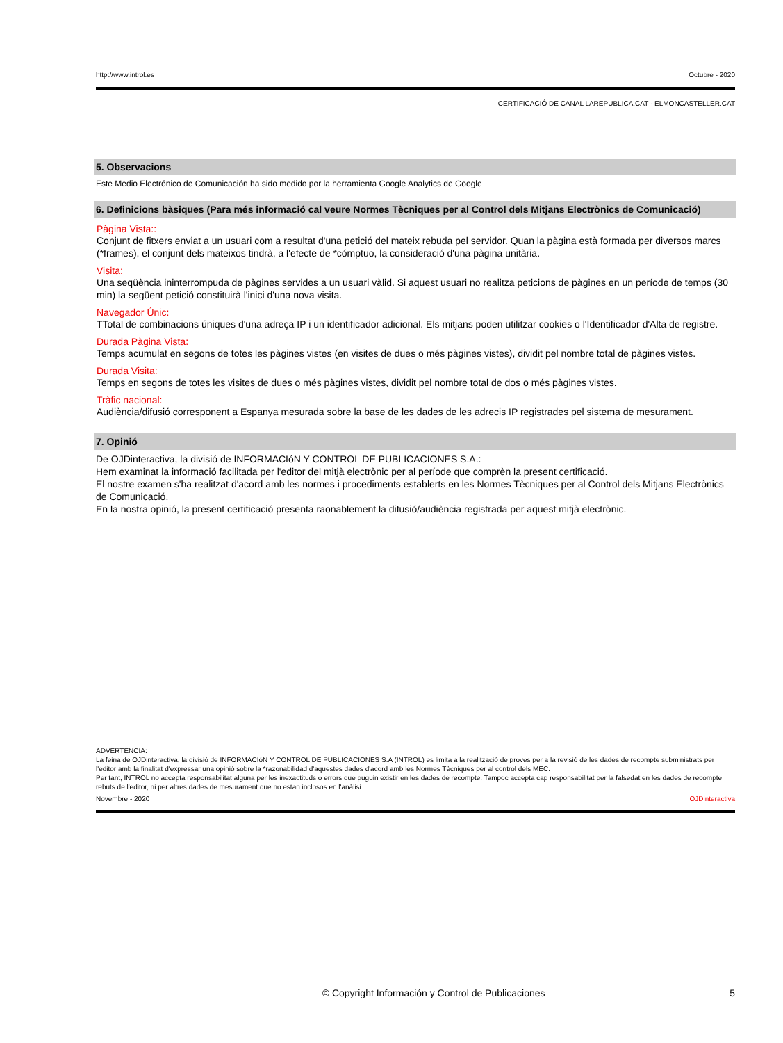http://www.introl.es Octubre - 2020
CERTIFICACIÓ DE CANAL LAREPUBLICA.CAT - ELMONCASTELLER.CAT
5. Observacions
Este Medio Electrónico de Comunicación ha sido medido por la herramienta Google Analytics de Google
6. Definicions bàsiques (Para més informació cal veure Normes Tècniques per al Control dels Mitjans Electrònics de Comunicació)
Pàgina Vista::
Conjunt de fitxers enviat a un usuari com a resultat d'una petició del mateix rebuda pel servidor. Quan la pàgina està formada per diversos marcs (*frames), el conjunt dels mateixos tindrà, a l'efecte de *cómptuo, la consideració d'una pàgina unitària.
Visita:
Una seqüència ininterrompuda de pàgines servides a un usuari vàlid. Si aquest usuari no realitza peticions de pàgines en un període de temps (30 min) la següent petició constituirà l'inici d'una nova visita.
Navegador Únic:
TTotal de combinacions úniques d'una adreça IP i un identificador adicional. Els mitjans poden utilitzar cookies o l'Identificador d'Alta de registre.
Durada Pàgina Vista:
Temps acumulat en segons de totes les pàgines vistes (en visites de dues o més pàgines vistes), dividit pel nombre total de pàgines vistes.
Durada Visita:
Temps en segons de totes les visites de dues o més pàgines vistes, dividit pel nombre total de dos o més pàgines vistes.
Tràfic nacional:
Audiència/difusió corresponent a Espanya mesurada sobre la base de les dades de les adrecis IP registrades pel sistema de mesurament.
7. Opinió
De OJDinteractiva, la divisió de INFORMACIóN Y CONTROL DE PUBLICACIONES S.A.:
Hem examinat la informació facilitada per l'editor del mitjà electrònic per al període que comprèn la present certificació.
El nostre examen s'ha realitzat d'acord amb les normes i procediments establerts en les Normes Tècniques per al Control dels Mitjans Electrònics de Comunicació.
En la nostra opinió, la present certificació presenta raonablement la difusió/audiència registrada per aquest mitjà electrònic.
ADVERTENCIA:
La feina de OJDinteractiva, la divisió de INFORMACIóN Y CONTROL DE PUBLICACIONES S.A (INTROL) es limita a la realització de proves per a la revisió de les dades de recompte subministrats per l'editor amb la finalitat d'expressar una opinió sobre la *razonabilidad d'aquestes dades d'acord amb les Normes Tècniques per al control dels MEC.
Per tant, INTROL no accepta responsabilitat alguna per les inexactituds o errors que puguin existir en les dades de recompte. Tampoc accepta cap responsabilitat per la falsedat en les dades de recompte rebuts de l'editor, ni per altres dades de mesurament que no estan inclosos en l'anàlisi.
Novembre - 2020 OJDinteractiva
© Copyright Información y Control de Publicaciones 5